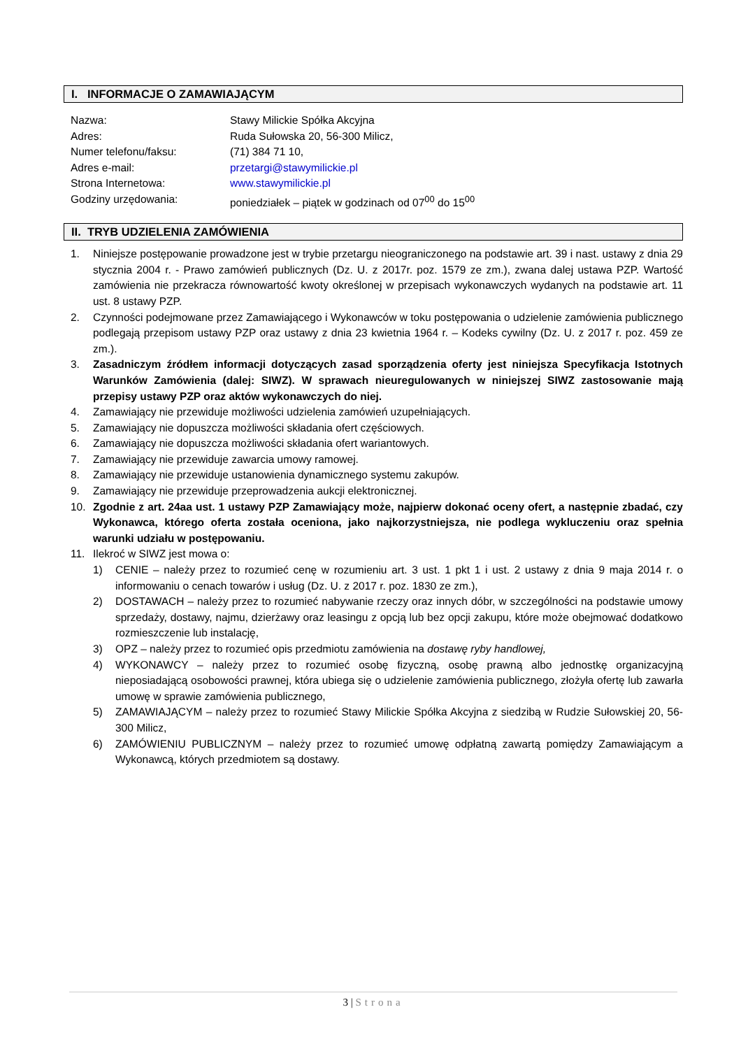I. INFORMACJE O ZAMAWIAJĄCYM
| Nazwa: | Stawy Milickie Spółka Akcyjna |
| Adres: | Ruda Sułowska 20, 56-300 Milicz, |
| Numer telefonu/faksu: | (71) 384 71 10, |
| Adres e-mail: | przetargi@stawymilickie.pl |
| Strona Internetowa: | www.stawymilickie.pl |
| Godziny urzędowania: | poniedziałek – piątek w godzinach od 07<sup>00</sup> do 15<sup>00</sup> |
II. TRYB UDZIELENIA ZAMÓWIENIA
1. Niniejsze postępowanie prowadzone jest w trybie przetargu nieograniczonego na podstawie art. 39 i nast. ustawy z dnia 29 stycznia 2004 r. - Prawo zamówień publicznych (Dz. U. z 2017r. poz. 1579 ze zm.), zwana dalej ustawa PZP. Wartość zamówienia nie przekracza równowartość kwoty określonej w przepisach wykonawczych wydanych na podstawie art. 11 ust. 8 ustawy PZP.
2. Czynności podejmowane przez Zamawiającego i Wykonawców w toku postępowania o udzielenie zamówienia publicznego podlegają przepisom ustawy PZP oraz ustawy z dnia 23 kwietnia 1964 r. – Kodeks cywilny (Dz. U. z 2017 r. poz. 459 ze zm.).
3. Zasadniczym źródłem informacji dotyczących zasad sporządzenia oferty jest niniejsza Specyfikacja Istotnych Warunków Zamówienia (dalej: SIWZ). W sprawach nieuregulowanych w niniejszej SIWZ zastosowanie mają przepisy ustawy PZP oraz aktów wykonawczych do niej.
4. Zamawiający nie przewiduje możliwości udzielenia zamówień uzupełniających.
5. Zamawiający nie dopuszcza możliwości składania ofert częściowych.
6. Zamawiający nie dopuszcza możliwości składania ofert wariantowych.
7. Zamawiający nie przewiduje zawarcia umowy ramowej.
8. Zamawiający nie przewiduje ustanowienia dynamicznego systemu zakupów.
9. Zamawiający nie przewiduje przeprowadzenia aukcji elektronicznej.
10. Zgodnie z art. 24aa ust. 1 ustawy PZP Zamawiający może, najpierw dokonać oceny ofert, a następnie zbadać, czy Wykonawca, którego oferta została oceniona, jako najkorzystniejsza, nie podlega wykluczeniu oraz spełnia warunki udziału w postępowaniu.
11. Ilekroć w SIWZ jest mowa o:
1) CENIE – należy przez to rozumieć cenę w rozumieniu art. 3 ust. 1 pkt 1 i ust. 2 ustawy z dnia 9 maja 2014 r. o informowaniu o cenach towarów i usług (Dz. U. z 2017 r. poz. 1830 ze zm.),
2) DOSTAWACH – należy przez to rozumieć nabywanie rzeczy oraz innych dóbr, w szczególności na podstawie umowy sprzedaży, dostawy, najmu, dzierżawy oraz leasingu z opcją lub bez opcji zakupu, które może obejmować dodatkowo rozmieszczenie lub instalację,
3) OPZ – należy przez to rozumieć opis przedmiotu zamówienia na dostawę ryby handlowej,
4) WYKONAWCY – należy przez to rozumieć osobę fizyczną, osobę prawną albo jednostkę organizacyjną nieposiadającą osobowości prawnej, która ubiega się o udzielenie zamówienia publicznego, złożyła ofertę lub zawarła umowę w sprawie zamówienia publicznego,
5) ZAMAWIAJĄCYM – należy przez to rozumieć Stawy Milickie Spółka Akcyjna z siedzibą w Rudzie Sułowskiej 20, 56-300 Milicz,
6) ZAMÓWIENIU PUBLICZNYM – należy przez to rozumieć umowę odpłatną zawartą pomiędzy Zamawiającym a Wykonawcą, których przedmiotem są dostawy.
3 | Strona